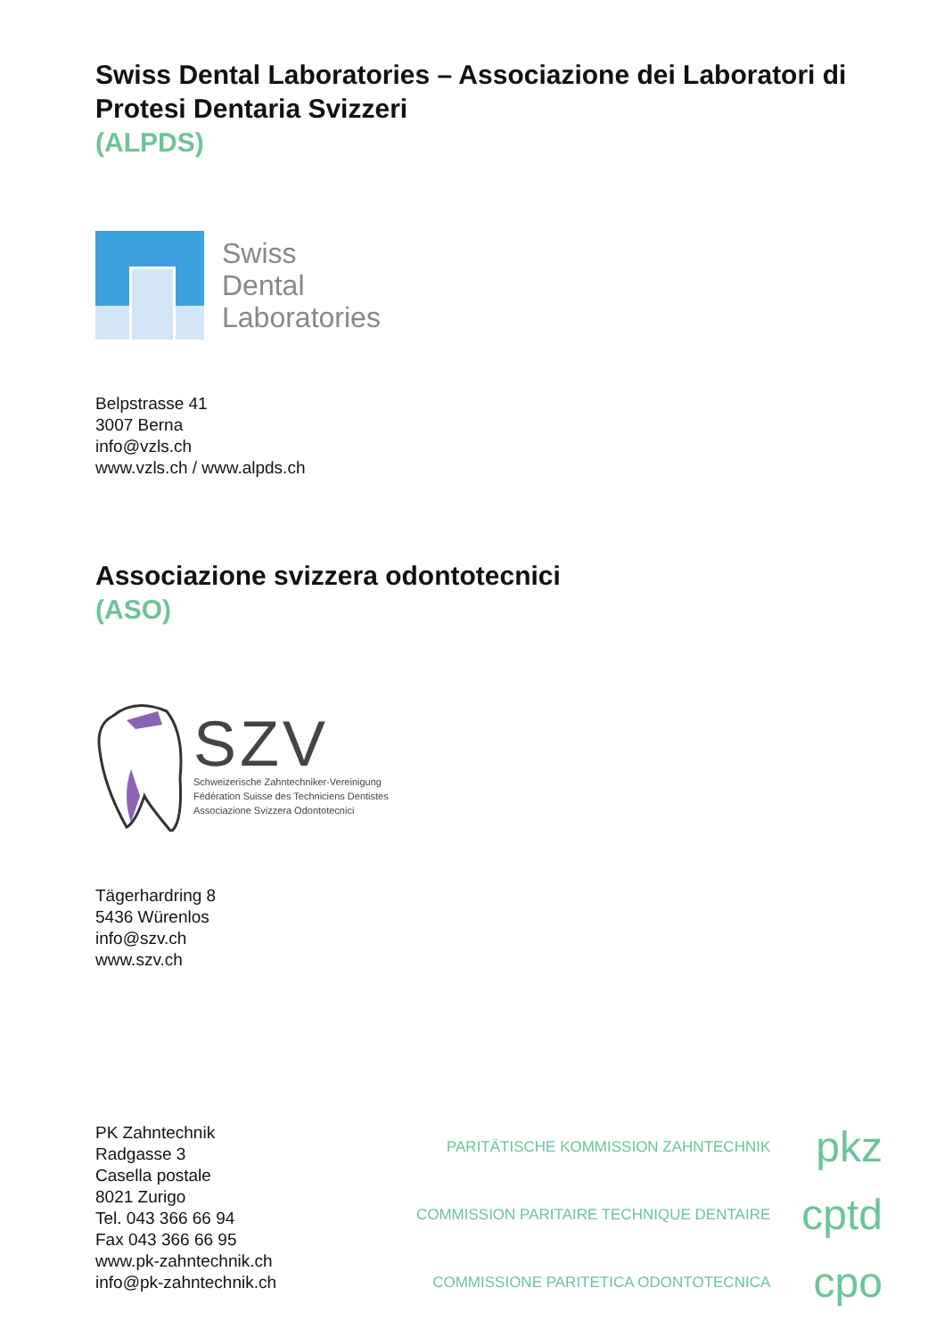Swiss Dental Laboratories – Associazione dei Laboratori di Protesi Dentaria Svizzeri
(ALPDS)
Swiss
Dental
Laboratories
Belpstrasse 41
3007 Berna
info@vzls.ch
www.vzls.ch / www.alpds.ch
Associazione svizzera odontotecnici
(ASO)
SZV
Schweizerische Zahntechniker-Vereinigung
Fédération Suisse des Techniciens Dentistes
Associazione Svizzera Odontotecnici
Tägerhardring 8
5436 Würenlos
info@szv.ch
www.szv.ch
PK Zahntechnik
Radgasse 3
Casella postale
8021 Zurigo
Tel. 043 366 66 94
Fax 043 366 66 95
www.pk-zahntechnik.ch
info@pk-zahntechnik.ch
PARITÄTISCHE KOMMISSION ZAHNTECHNIK
pkz
COMMISSION PARITAIRE TECHNIQUE DENTAIRE
cptd
COMMISSIONE PARITETICA ODONTOTECNICA
cpo